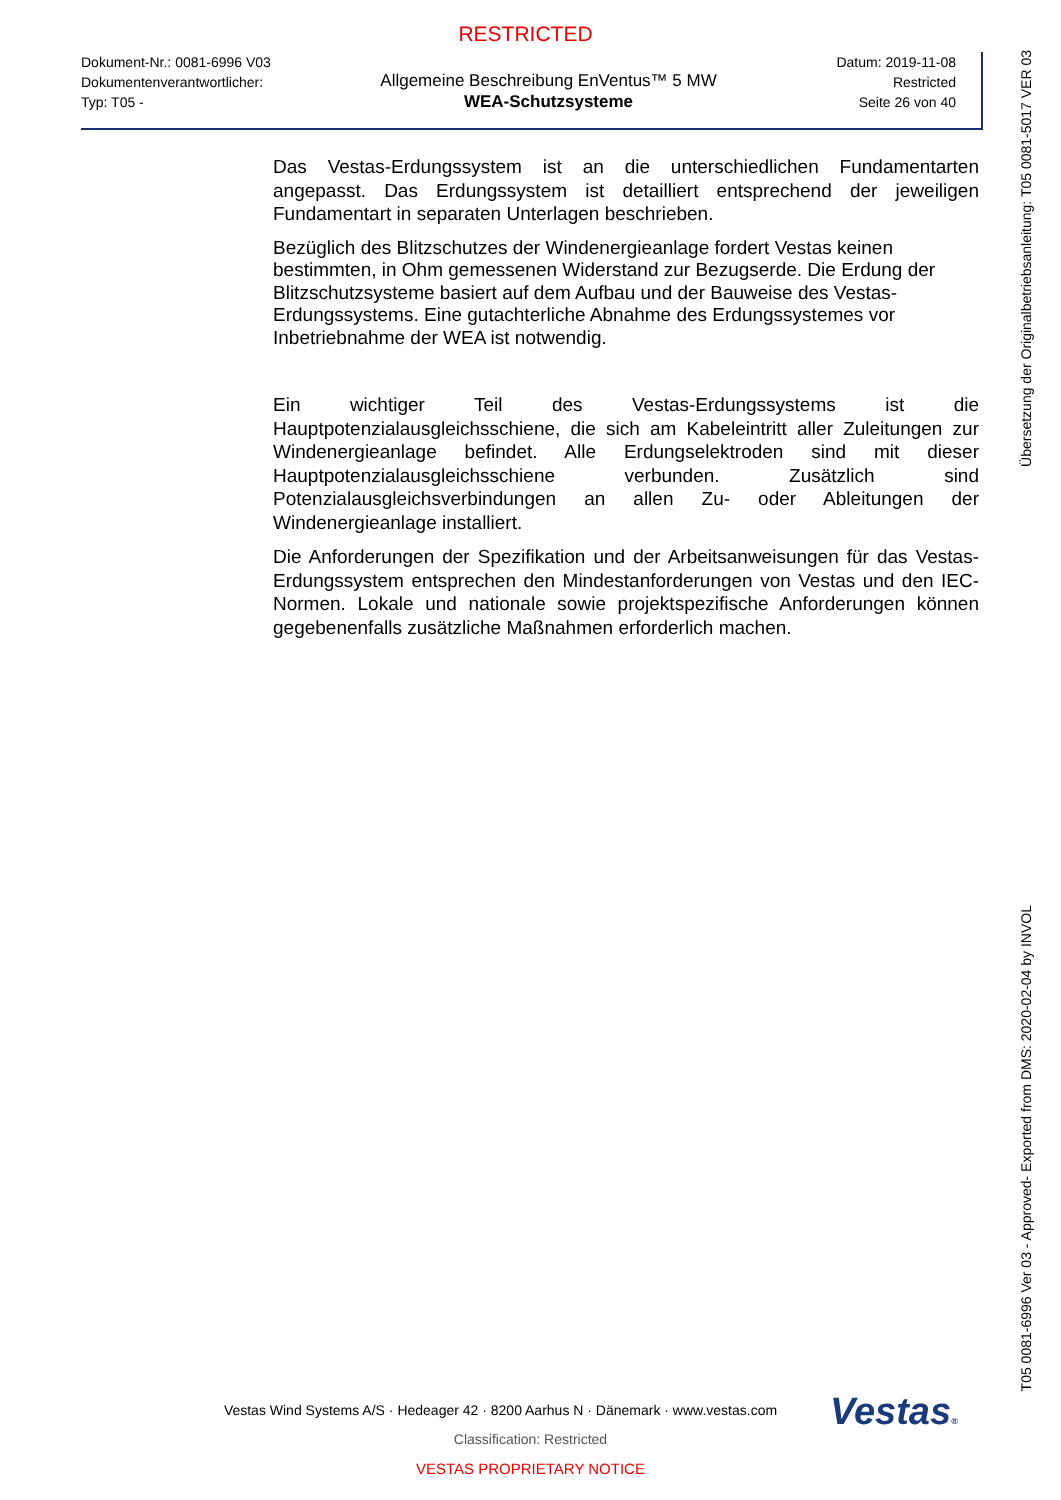RESTRICTED
Dokument-Nr.: 0081-6996 V03
Dokumentenverantwortlicher:
Typ: T05 -
Allgemeine Beschreibung EnVentus™ 5 MW
WEA-Schutzsysteme
Datum: 2019-11-08
Restricted
Seite 26 von 40
Das Vestas-Erdungssystem ist an die unterschiedlichen Fundamentarten angepasst. Das Erdungssystem ist detailliert entsprechend der jeweiligen Fundamentart in separaten Unterlagen beschrieben.
Bezüglich des Blitzschutzes der Windenergieanlage fordert Vestas keinen bestimmten, in Ohm gemessenen Widerstand zur Bezugserde. Die Erdung der Blitzschutzsysteme basiert auf dem Aufbau und der Bauweise des Vestas-Erdungssystems. Eine gutachterliche Abnahme des Erdungssystemes vor Inbetriebnahme der WEA ist notwendig.
Ein wichtiger Teil des Vestas-Erdungssystems ist die Hauptpotenzialausgleichsschiene, die sich am Kabeleintritt aller Zuleitungen zur Windenergieanlage befindet. Alle Erdungselektroden sind mit dieser Hauptpotenzialausgleichsschiene verbunden. Zusätzlich sind Potenzialausgleichsverbindungen an allen Zu- oder Ableitungen der Windenergieanlage installiert.
Die Anforderungen der Spezifikation und der Arbeitsanweisungen für das Vestas-Erdungssystem entsprechen den Mindestanforderungen von Vestas und den IEC-Normen. Lokale und nationale sowie projektspezifische Anforderungen können gegebenenfalls zusätzliche Maßnahmen erforderlich machen.
Übersetzung der Originalbetriebsanleitung: T05 0081-5017 VER 03
T05 0081-6996 Ver 03 - Approved- Exported from DMS: 2020-02-04 by INVOL
Vestas®
Vestas Wind Systems A/S · Hedeager 42 · 8200 Aarhus N · Dänemark · www.vestas.com
Classification: Restricted
VESTAS PROPRIETARY NOTICE